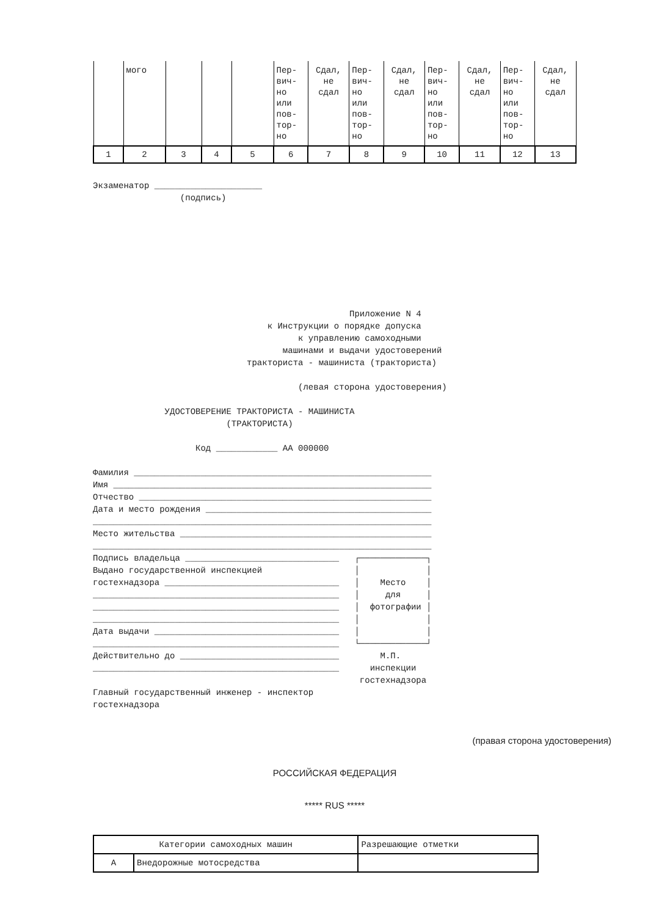| | мого | | | | Пер- вич- но или пов- тор- но | Сдал, не сдал | Пер- вич- но или пов- тор- но | Сдал, не сдал | Пер- вич- но или пов- тор- но | Сдал, не сдал | Пер- вич- но или пов- тор- но | Сдал, не сдал |
| 1 | 2 | 3 | 4 | 5 | 6 | 7 | 8 | 9 | 10 | 11 | 12 | 13 |
Экзаменатор _____________________
                 (подпись)
                                                  Приложение N 4
                                  к Инструкции о порядке допуска
                                        к управлению самоходными
                                     машинами и выдачи удостоверений
                              тракториста - машиниста (тракториста)

                                        (левая сторона удостоверения)

              УДОСТОВЕРЕНИЕ ТРАКТОРИСТА - МАШИНИСТА
                          (ТРАКТОРИСТА)

                    Код ____________ АА 000000

Фамилия __________________________________________________________
Имя ______________________________________________________________
Отчество _________________________________________________________
Дата и место рождения ____________________________________________
__________________________________________________________________
Место жительства _________________________________________________
__________________________________________________________________
Подпись владельца ______________________________   ┌─────────────┐
Выдано государственной инспекцией                  │             │
гостехнадзора __________________________________   │    Место    │
________________________________________________   │     для     │
________________________________________________   │  фотографии │
________________________________________________   │             │
Дата выдачи ____________________________________   │             │
________________________________________________   └─────────────┘
Действительно до _______________________________        М.П.
________________________________________________      инспекции
                                                    гостехнадзора
Главный государственный инженер - инспектор
гостехнадзора
(правая сторона удостоверения)
РОССИЙСКАЯ ФЕДЕРАЦИЯ
***** RUS *****
| Категории самоходных машин | | Разрешающие отметки |
| А | Внедорожные мотосредства | |